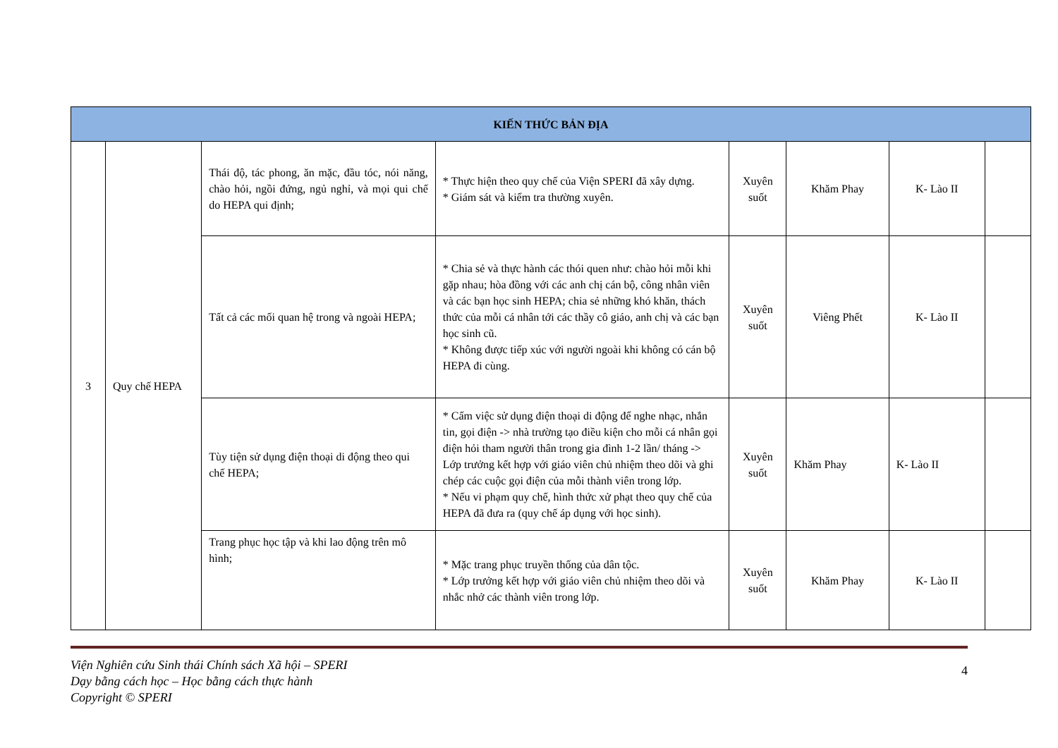| KIẾN THỨC BẢN ĐỊA | | | | | | | |
| --- | --- | --- | --- | --- | --- | --- | --- |
| 3 | Quy chế HEPA | Thái độ, tác phong, ăn mặc, đầu tóc, nói năng, chào hỏi, ngồi đứng, ngủ nghỉ, và mọi qui chế do HEPA qui định; | * Thực hiện theo quy chế của Viện SPERI đã xây dựng. * Giám sát và kiểm tra thường xuyên. | Xuyên suốt | Khăm Phay | K- Lào II | |
| | | Tất cả các mối quan hệ trong và ngoài HEPA; | * Chia sẻ và thực hành các thói quen như: chào hỏi mỗi khi gặp nhau; hòa đồng với các anh chị cán bộ, công nhân viên và các bạn học sinh HEPA; chia sẻ những khó khăn, thách thức của mỗi cá nhân tới các thầy cô giáo, anh chị và các bạn học sinh cũ. * Không được tiếp xúc với người ngoài khi không có cán bộ HEPA đi cùng. | Xuyên suốt | Viêng Phết | K- Lào II | |
| | | Tùy tiện sử dụng điện thoại di động theo qui chế HEPA; | * Cấm việc sử dụng điện thoại di động để nghe nhạc, nhắn tin, gọi điện -> nhà trường tạo điều kiện cho mỗi cá nhân gọi điện hỏi tham người thân trong gia đình 1-2 lần/ tháng -> Lớp trưởng kết hợp với giáo viên chủ nhiệm theo dõi và ghi chép các cuộc gọi điện của mỗi thành viên trong lớp. * Nếu vi phạm quy chế, hình thức xử phạt theo quy chế của HEPA đã đưa ra (quy chế áp dụng với học sinh). | Xuyên suốt | Khăm Phay | K- Lào II | |
| | | Trang phục học tập và khi lao động trên mô hình; | * Mặc trang phục truyền thống của dân tộc. * Lớp trưởng kết hợp với giáo viên chủ nhiệm theo dõi và nhắc nhở các thành viên trong lớp. | Xuyên suốt | Khăm Phay | K- Lào II | |
Viện Nghiên cứu Sinh thái Chính sách Xã hội – SPERI
Dạy bằng cách học – Học bằng cách thực hành
Copyright © SPERI
4